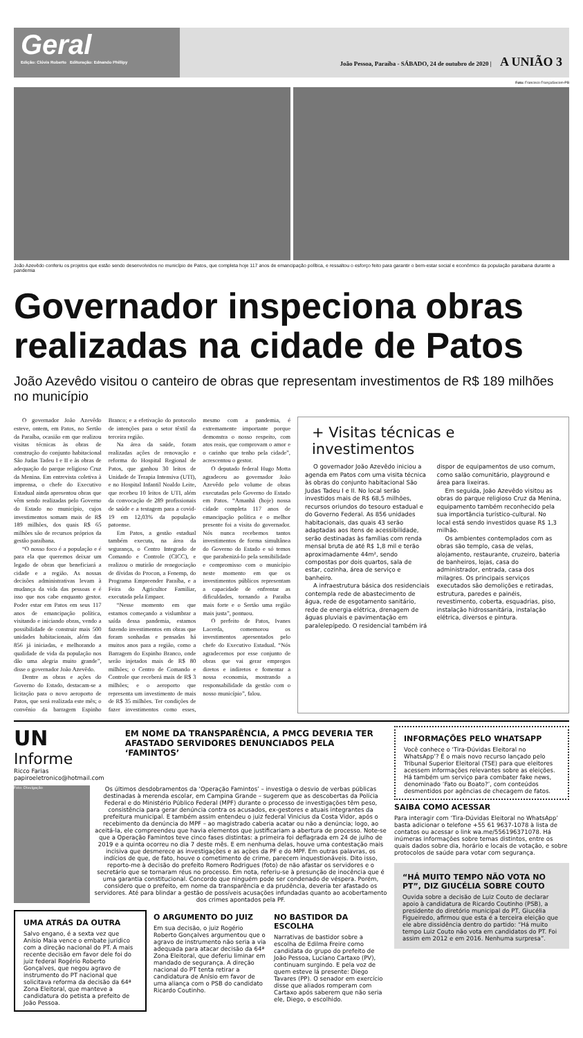Geral
Edição: Clóvis Roberto Editoração: Ednando Phillipy
João Pessoa, Paraíba - SÁBADO, 24 de outubro de 2020 | A UNIÃO 3
Foto: Francisco França/Secom-PB
João Azevêdo conferiu os projetos que estão sendo desenvolvidos no município de Patos, que completa hoje 117 anos de emancipação política, e ressaltou o esforço feito para garantir o bem-estar social e econômico da população paraibana durante a pandemia
Governador inspeciona obras realizadas na cidade de Patos
João Azevêdo visitou o canteiro de obras que representam investimentos de R$ 189 milhões no município
O governador João Azevêdo esteve, ontem, em Patos, no Sertão da Paraíba, ocasião em que realizou visitas técnicas às obras de construção do conjunto habitacional São Judas Tadeu I e II e às obras de adequação do parque religioso Cruz da Menina. Em entrevista coletiva à imprensa, o chefe do Executivo Estadual ainda apresentou obras que vêm sendo realizadas pelo Governo do Estado no município, cujos investimentos somam mais de R$ 189 milhões, dos quais R$ 65 milhões são de recursos próprios da gestão paraibana.
“O nosso foco é a população e é para ela que queremos deixar um legado de obras que beneficiará a cidade e a região. As nossas decisões administrativas levam à mudança da vida das pessoas e é isso que nos cabe enquanto gestor. Poder estar em Patos em seus 117 anos de emancipação política, visitando e iniciando obras, vendo a possibilidade de construir mais 500 unidades habitacionais, além das 856 já iniciadas, e melhorando a qualidade de vida da população nos dão uma alegria muito grande”, disse o governador João Azevêdo.
Dentre as obras e ações do Governo do Estado, destacam-se a licitação para o novo aeroporto de Patos, que será realizada este mês; o convênio da barragem Espinho Branco; e a efetivação do protocolo de intenções para o setor têxtil da terceira região.
Na área da saúde, foram realizadas ações de renovação e reforma do Hospital Regional de Patos, que ganhou 30 leitos de Unidade de Terapia Intensiva (UTI), e no Hospital Infantil Noaldo Leite, que recebeu 10 leitos de UTI, além da convocação de 289 profissionais de saúde e a testagem para a covid-19 em 12,03% da população patoense.
Em Patos, a gestão estadual também executa, na área da segurança, o Centro Integrado de Comando e Controle (CICC), e realizou o mutirão de renegociação de dívidas do Procon, a Fenemp, do Programa Empreender Paraíba, e a Feira do Agricultor Familiar, executada pela Empaer.
“Nesse momento em que estamos começando a vislumbrar a saída dessa pandemia, estamos fazendo investimentos em obras que foram sonhadas e pensadas há muitos anos para a região, como a Barragem do Espinho Branco, onde serão injetados mais de R$ 80 milhões; o Centro de Comando e Controle que receberá mais de R$ 3 milhões; e o aeroporto que representa um investimento de mais de R$ 35 milhões. Ter condições de fazer investimentos como esses, mesmo com a pandemia, é extremamente importante porque demonstra o nosso respeito, com atos reais, que comprovam o amor e o carinho que tenho pela cidade”, acrescentou o gestor.
O deputado federal Hugo Motta agradeceu ao governador João Azevêdo pelo volume de obras executadas pelo Governo do Estado em Patos. “Amanhã (hoje) nossa cidade completa 117 anos de emancipação política e o melhor presente foi a visita do governador. Nós nunca recebemos tantos investimentos de forma simultânea do Governo do Estado e só temos que parabenizá-lo pela sensibilidade e compromisso com o município neste momento em que os investimentos públicos representam a capacidade de enfrentar as dificuldades, tornando a Paraíba mais forte e o Sertão uma região mais justa”, pontuou.
O prefeito de Patos, Ivanes Lacerda, comemorou os investimentos apresentados pelo chefe do Executivo Estadual. “Nós agradecemos por esse conjunto de obras que vai gerar empregos diretos e indiretos e fomentar a nossa economia, mostrando a responsabilidade da gestão com o nosso município”, falou.
+ Visitas técnicas e investimentos
O governador João Azevêdo iniciou a agenda em Patos com uma visita técnica às obras do conjunto habitacional São Judas Tadeu I e II. No local serão investidos mais de R$ 68,5 milhões, recursos oriundos do tesouro estadual e do Governo Federal. As 856 unidades habitacionais, das quais 43 serão adaptadas aos itens de acessibilidade, serão destinadas às famílias com renda mensal bruta de até R$ 1,8 mil e terão aproximadamente 44m², sendo compostas por dois quartos, sala de estar, cozinha, área de serviço e banheiro.
A infraestrutura básica dos residenciais contempla rede de abastecimento de água, rede de esgotamento sanitário, rede de energia elétrica, drenagem de águas pluviais e pavimentação em paralelepípedo. O residencial também irá dispor de equipamentos de uso comum, como salão comunitário, playground e área para lixeiras.
Em seguida, João Azevêdo visitou as obras do parque religioso Cruz da Menina, equipamento também reconhecido pela sua importância turístico-cultural. No local está sendo investidos quase R$ 1,3 milhão.
Os ambientes contemplados com as obras são templo, casa de velas, alojamento, restaurante, cruzeiro, bateria de banheiros, lojas, casa do administrador, entrada, casa dos milagres. Os principais serviços executados são demolições e retiradas, estrutura, paredes e painéis, revestimento, coberta, esquadrias, piso, instalação hidrossanitária, instalação elétrica, diversos e pintura.
UN Informe
Ricco Farias
papiroeletronico@hotmail.com
EM NOME DA TRANSPARÊNCIA, A PMCG DEVERIA TER AFASTADO SERVIDORES DENUNCIADOS PELA ‘FAMINTOS’
Foto: Divulgação
Os últimos desdobramentos da ‘Operação Famintos’ – investiga o desvio de verbas públicas destinadas à merenda escolar, em Campina Grande – sugerem que as descobertas da Polícia Federal e do Ministério Público Federal (MPF) durante o processo de investigações têm peso, consistência para gerar denúncia contra os acusados, ex-gestores e atuais integrantes da prefeitura municipal. E também assim entendeu o juiz federal Vinicius da Costa Vidor, após o recebimento da denúncia do MPF – ao magistrado caberia acatar ou não a denúncia; logo, ao aceitá-la, ele compreendeu que havia elementos que justificariam a abertura de processo. Note-se que a Operação Famintos teve cinco fases distintas: a primeira foi deflagrada em 24 de julho de 2019 e a quinta ocorreu no dia 7 deste mês. E em nenhuma delas, houve uma contestação mais incisiva que desmerece as investigações e as ações da PF e do MPF. Em outras palavras, os indícios de que, de fato, houve o cometimento de crime, parecem inquestionáveis. Dito isso, reporto-me à decisão do prefeito Romero Rodrigues (foto) de não afastar os servidores e o secretário que se tornaram réus no processo. Em nota, referiu-se à presunção de inocência que é uma garantia constitucional. Concordo que ninguém pode ser condenado de véspera. Porém, considero que o prefeito, em nome da transparência e da prudência, deveria ter afastado os servidores. Até para blindar a gestão de possíveis acusações infundadas quanto ao acobertamento dos crimes apontados pela PF.
UMA ATRÁS DA OUTRA
Salvo engano, é a sexta vez que Anísio Maia vence o embate jurídico com a direção nacional do PT. A mais recente decisão em favor dele foi do juiz federal Rogério Roberto Gonçalves, que negou agravo de instrumento do PT nacional que solicitava reforma da decisão da 64ª Zona Eleitoral, que manteve a candidatura do petista a prefeito de João Pessoa.
O ARGUMENTO DO JUIZ
Em sua decisão, o juiz Rogério Roberto Gonçalves argumentou que o agravo de instrumento não seria a via adequada para atacar decisão da 64ª Zona Eleitoral, que deferiu liminar em mandado de segurança. A direção nacional do PT tenta retirar a candidatura de Anísio em favor de uma aliança com o PSB do candidato Ricardo Coutinho.
NO BASTIDOR DA ESCOLHA
Narrativas de bastidor sobre a escolha de Edilma Freire como candidata do grupo do prefeito de João Pessoa, Luciano Cartaxo (PV), continuam surgindo. E pela voz de quem esteve lá presente: Diego Tavares (PP). O senador em exercício disse que aliados romperam com Cartaxo após saberem que não seria ele, Diego, o escolhido.
INFORMAÇÕES PELO WHATSAPP
Você conhece o ‘Tira-Dúvidas Eleitoral no WhatsApp’? É o mais novo recurso lançado pelo Tribunal Superior Eleitoral (TSE) para que eleitores acessem informações relevantes sobre as eleições. Há também um serviço para combater fake news, denominado ‘Fato ou Boato?’, com conteúdos desmentidos por agências de checagem de fatos.
SAIBA COMO ACESSAR
Para interagir com ‘Tira-Dúvidas Eleitoral no WhatsApp’ basta adicionar o telefone +55 61 9637-1078 à lista de contatos ou acessar o link wa.me/556196371078. Há inúmeras informações sobre temas distintos, entre os quais dados sobre dia, horário e locais de votação, e sobre protocolos de saúde para votar com segurança.
“HÁ MUITO TEMPO NÃO VOTA NO PT”, DIZ GIUCÉLIA SOBRE COUTO
Ouvida sobre a decisão de Luiz Couto de declarar apoio à candidatura de Ricardo Coutinho (PSB), a presidente do diretório municipal do PT, Giucélia Figueiredo, afirmou que esta é a terceira eleição que ele abre dissidência dentro do partido: “Há muito tempo Luiz Couto não vota em candidatos do PT. Foi assim em 2012 e em 2016. Nenhuma surpresa”.